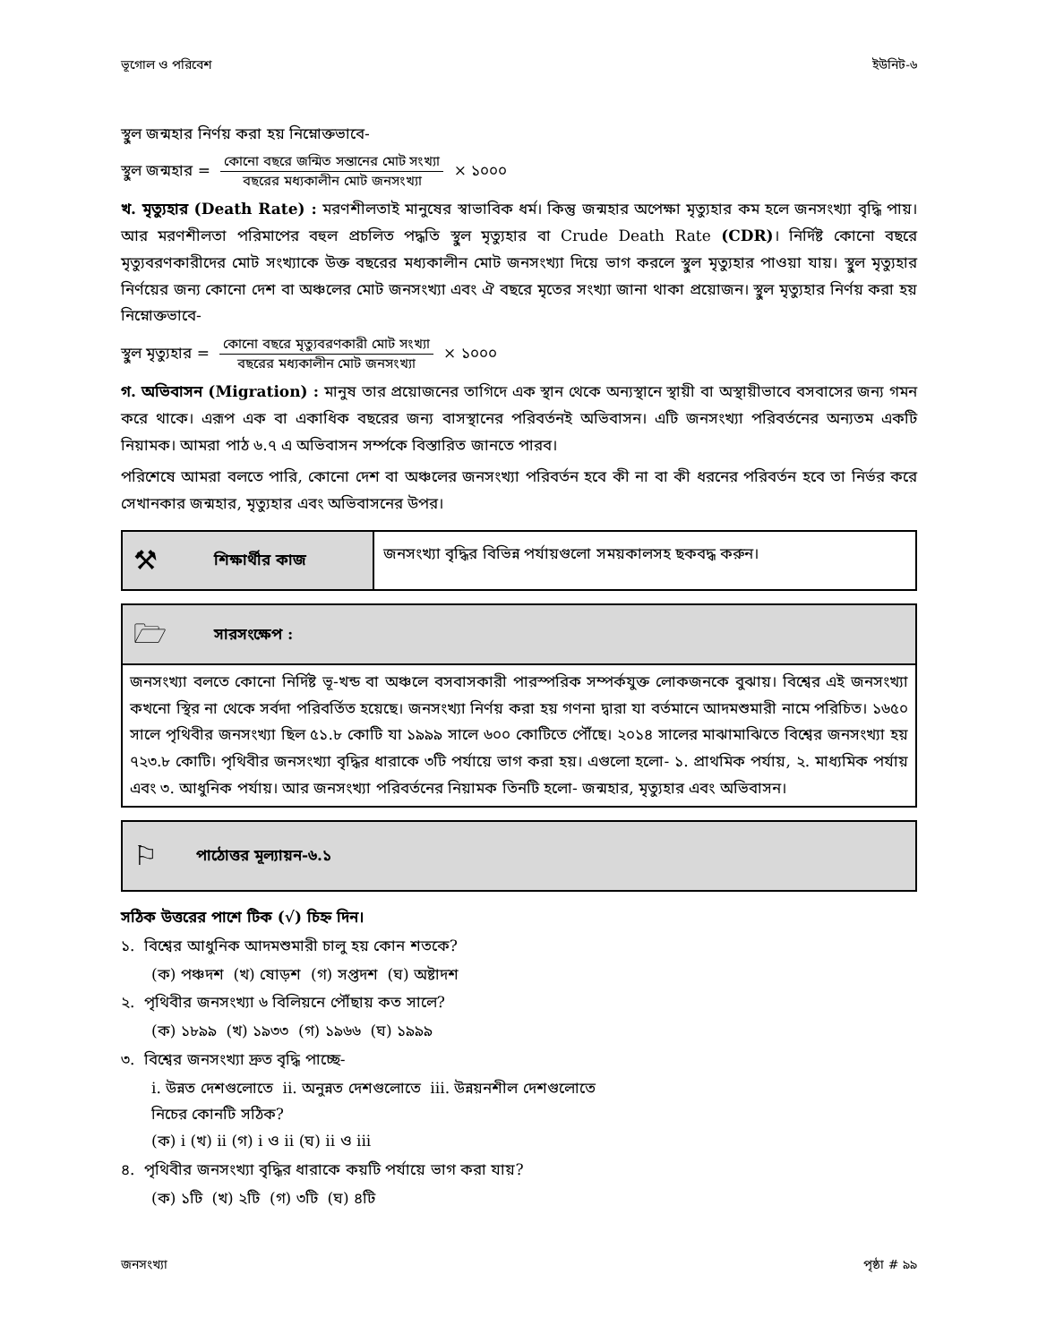ভূগোল ও পরিবেশ ইউনিট-৬
স্থুল জন্মহার নির্ণয় করা হয় নিম্নোক্তভাবে-
স্থুল জন্মহার = কোনো বছরে জন্মিত সন্তানের মোট সংখ্যা বছরের মধ্যকালীন মোট জনসংখ্যা × ১০০০
খ. মৃত্যুহার (Death Rate) : মরণশীলতাই মানুষের স্বাভাবিক ধর্ম। কিন্তু জন্মহার অপেক্ষা মৃত্যুহার কম হলে জনসংখ্যা বৃদ্ধি পায়। আর মরণশীলতা পরিমাপের বহুল প্রচলিত পদ্ধতি স্থুল মৃত্যুহার বা Crude Death Rate (CDR)। নির্দিষ্ট কোনো বছরে মৃত্যুবরণকারীদের মোট সংখ্যাকে উক্ত বছরের মধ্যকালীন মোট জনসংখ্যা দিয়ে ভাগ করলে স্থুল মৃত্যুহার পাওয়া যায়। স্থুল মৃত্যুহার নির্ণয়ের জন্য কোনো দেশ বা অঞ্চলের মোট জনসংখ্যা এবং ঐ বছরে মৃতের সংখ্যা জানা থাকা প্রয়োজন। স্থুল মৃত্যুহার নির্ণয় করা হয় নিম্নোক্তভাবে-
স্থুল মৃত্যুহার = কোনো বছরে মৃত্যুবরণকারী মোট সংখ্যা বছরের মধ্যকালীন মোট জনসংখ্যা × ১০০০
গ. অভিবাসন (Migration) : মানুষ তার প্রয়োজনের তাগিদে এক স্থান থেকে অন্যস্থানে স্থায়ী বা অস্থায়ীভাবে বসবাসের জন্য গমন করে থাকে। এরূপ এক বা একাধিক বছরের জন্য বাসস্থানের পরিবর্তনই অভিবাসন। এটি জনসংখ্যা পরিবর্তনের অন্যতম একটি নিয়ামক। আমরা পাঠ ৬.৭ এ অভিবাসন সর্ম্পকে বিস্তারিত জানতে পারব।
পরিশেষে আমরা বলতে পারি, কোনো দেশ বা অঞ্চলের জনসংখ্যা পরিবর্তন হবে কী না বা কী ধরনের পরিবর্তন হবে তা নির্ভর করে সেখানকার জন্মহার, মৃত্যুহার এবং অভিবাসনের উপর।
⚒ শিক্ষার্থীর কাজ
জনসংখ্যা বৃদ্ধির বিভিন্ন পর্যায়গুলো সময়কালসহ ছকবদ্ধ করুন।
🗁 সারসংক্ষেপ :
জনসংখ্যা বলতে কোনো নির্দিষ্ট ভূ-খন্ড বা অঞ্চলে বসবাসকারী পারস্পরিক সম্পর্কযুক্ত লোকজনকে বুঝায়। বিশ্বের এই জনসংখ্যা কখনো স্থির না থেকে সর্বদা পরিবর্তিত হয়েছে। জনসংখ্যা নির্ণয় করা হয় গণনা দ্বারা যা বর্তমানে আদমশুমারী নামে পরিচিত। ১৬৫০ সালে পৃথিবীর জনসংখ্যা ছিল ৫১.৮ কোটি যা ১৯৯৯ সালে ৬০০ কোটিতে পৌঁছে। ২০১৪ সালের মাঝামাঝিতে বিশ্বের জনসংখ্যা হয় ৭২৩.৮ কোটি। পৃথিবীর জনসংখ্যা বৃদ্ধির ধারাকে ৩টি পর্যায়ে ভাগ করা হয়। এগুলো হলো- ১. প্রাথমিক পর্যায়, ২. মাধ্যমিক পর্যায় এবং ৩. আধুনিক পর্যায়। আর জনসংখ্যা পরিবর্তনের নিয়ামক তিনটি হলো- জন্মহার, মৃত্যুহার এবং অভিবাসন।
⚐ পাঠোত্তর মূল্যায়ন-৬.১
সঠিক উত্তরের পাশে টিক (√) চিহ্ন দিন।
১. বিশ্বের আধুনিক আদমশুমারী চালু হয় কোন শতকে?
(ক) পঞ্চদশ (খ) ষোড়শ (গ) সপ্তদশ (ঘ) অষ্টাদশ
২. পৃথিবীর জনসংখ্যা ৬ বিলিয়নে পৌঁছায় কত সালে?
(ক) ১৮৯৯ (খ) ১৯৩৩ (গ) ১৯৬৬ (ঘ) ১৯৯৯
৩. বিশ্বের জনসংখ্যা দ্রুত বৃদ্ধি পাচ্ছে-
i. উন্নত দেশগুলোতে ii. অনুন্নত দেশগুলোতে iii. উন্নয়নশীল দেশগুলোতে
নিচের কোনটি সঠিক?
(ক) i (খ) ii (গ) i ও ii (ঘ) ii ও iii
৪. পৃথিবীর জনসংখ্যা বৃদ্ধির ধারাকে কয়টি পর্যায়ে ভাগ করা যায়?
(ক) ১টি (খ) ২টি (গ) ৩টি (ঘ) ৪টি
জনসংখ্যা পৃষ্ঠা # ৯৯